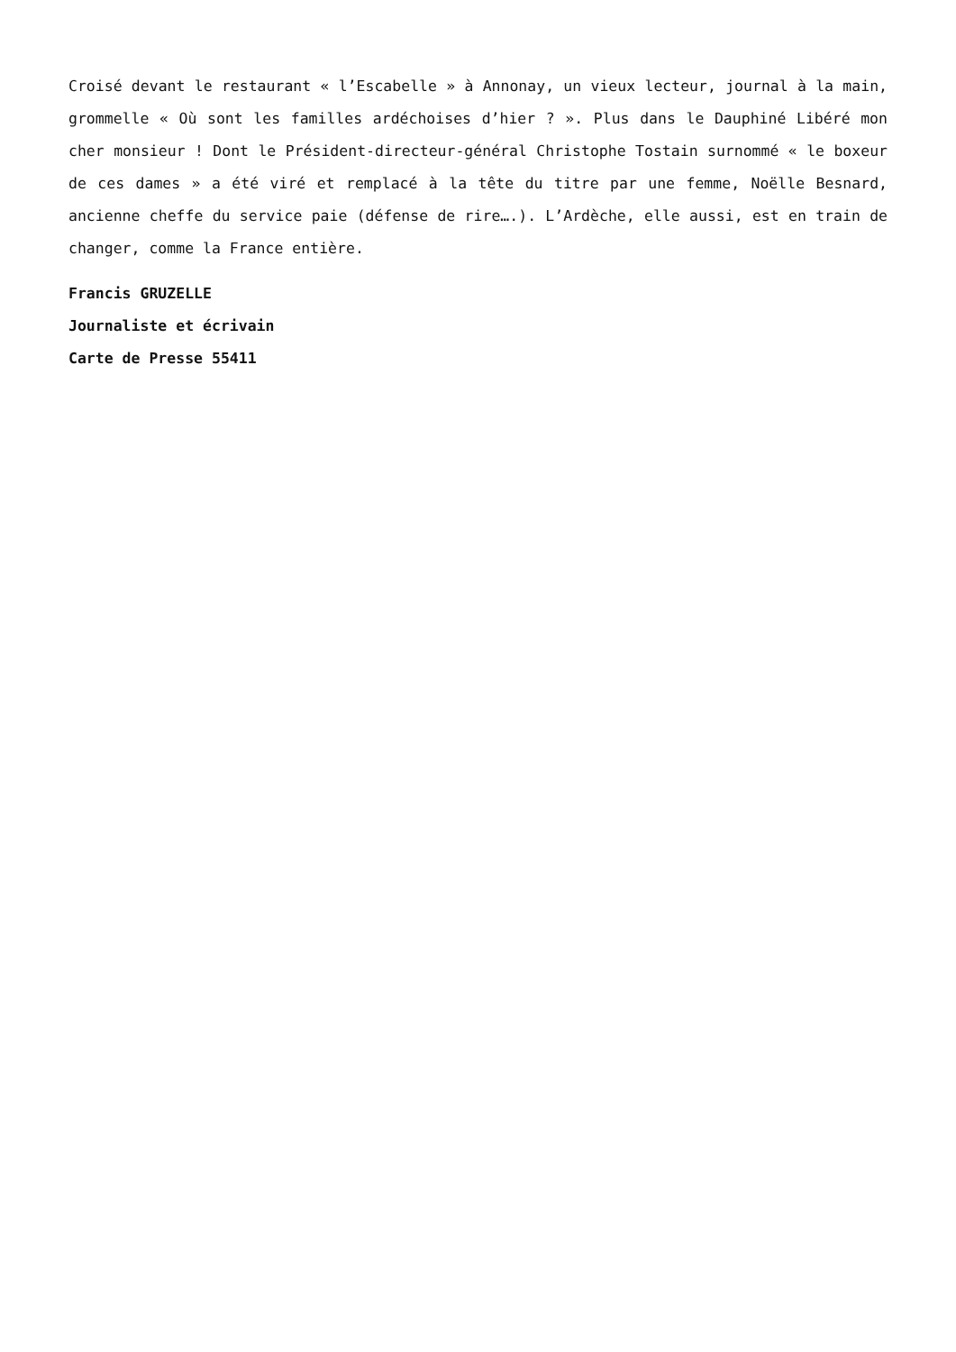Croisé devant le restaurant « l’Escabelle » à Annonay, un vieux lecteur, journal à la main, grommelle « Où sont les familles ardéchoises d’hier ? ». Plus dans le Dauphiné Libéré mon cher monsieur ! Dont le Président-directeur-général Christophe Tostain surnommé « le boxeur de ces dames » a été viré et remplacé à la tête du titre par une femme, Noëlle Besnard, ancienne cheffe du service paie (défense de rire….). L’Ardèche, elle aussi, est en train de changer, comme la France entière.
Francis GRUZELLE
Journaliste et écrivain
Carte de Presse 55411